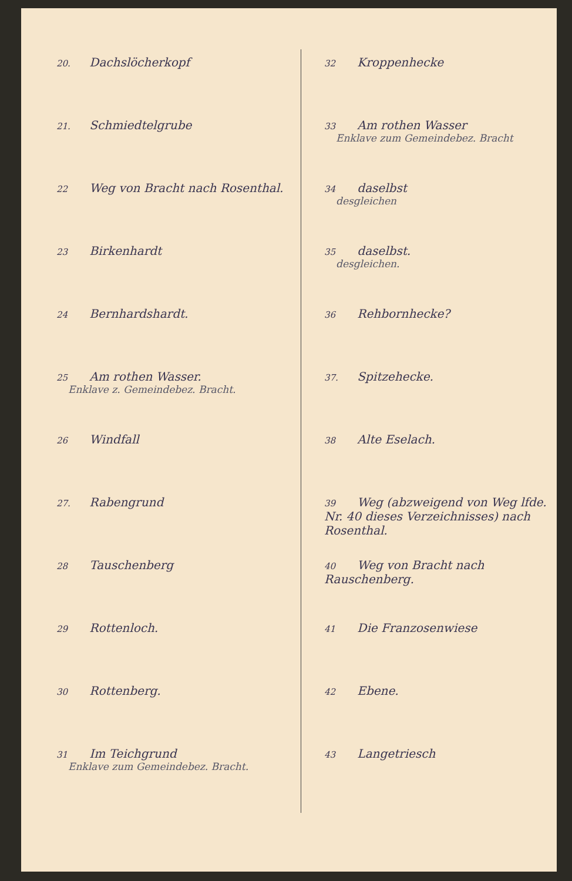20. Dachslöcherkopf
21. Schmiedtelgrube
22 Weg von Bracht nach Rosenthal.
23 Birkenhardt
24 Bernhardshardt.
25 Am rothen Wasser.
Enklave z. Gemeindebez. Bracht.
26 Windfall
27. Rabengrund
28 Tauschenberg
29 Rottenloch.
30 Rottenberg.
31 Im Teichgrund
Enklave zum Gemeindebez. Bracht.
32 Kroppenhecke
33 Am rothen Wasser
Enklave zum Gemeindebez. Bracht
34 daselbst
desgleichen
35 daselbst.
desgleichen.
36 Rehbornhecke?
37. Spitzehecke.
38 Alte Eselach.
39 Weg (abzweigend von Weg lfde. Nr. 40 dieses Verzeichnisses) nach Rosenthal.
40 Weg von Bracht nach Rauschenberg.
41 Die Franzosenwiese
42 Ebene.
43 Langetriesch